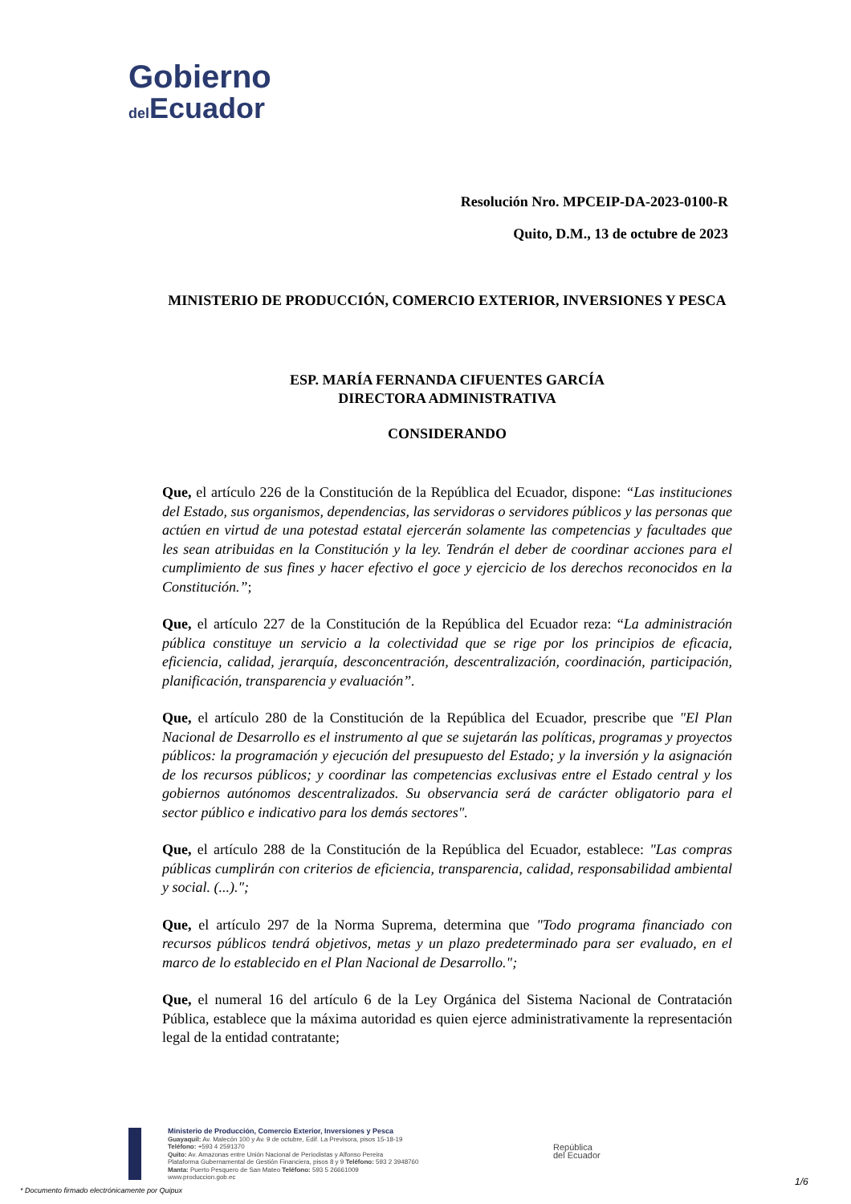Gobierno
del Ecuador
Resolución Nro. MPCEIP-DA-2023-0100-R
Quito, D.M., 13 de octubre de 2023
MINISTERIO DE PRODUCCIÓN, COMERCIO EXTERIOR, INVERSIONES Y PESCA
ESP. MARÍA FERNANDA CIFUENTES GARCÍA
DIRECTORA ADMINISTRATIVA
CONSIDERANDO
Que, el artículo 226 de la Constitución de la República del Ecuador, dispone: “Las instituciones del Estado, sus organismos, dependencias, las servidoras o servidores públicos y las personas que actúen en virtud de una potestad estatal ejercerán solamente las competencias y facultades que les sean atribuidas en la Constitución y la ley. Tendrán el deber de coordinar acciones para el cumplimiento de sus fines y hacer efectivo el goce y ejercicio de los derechos reconocidos en la Constitución.”;
Que, el artículo 227 de la Constitución de la República del Ecuador reza: “La administración pública constituye un servicio a la colectividad que se rige por los principios de eficacia, eficiencia, calidad, jerarquía, desconcentración, descentralización, coordinación, participación, planificación, transparencia y evaluación”.
Que, el artículo 280 de la Constitución de la República del Ecuador, prescribe que "El Plan Nacional de Desarrollo es el instrumento al que se sujetarán las políticas, programas y proyectos públicos: la programación y ejecución del presupuesto del Estado; y la inversión y la asignación de los recursos públicos; y coordinar las competencias exclusivas entre el Estado central y los gobiernos autónomos descentralizados. Su observancia será de carácter obligatorio para el sector público e indicativo para los demás sectores".
Que, el artículo 288 de la Constitución de la República del Ecuador, establece: "Las compras públicas cumplirán con criterios de eficiencia, transparencia, calidad, responsabilidad ambiental y social. (...).";
Que, el artículo 297 de la Norma Suprema, determina que "Todo programa financiado con recursos públicos tendrá objetivos, metas y un plazo predeterminado para ser evaluado, en el marco de lo establecido en el Plan Nacional de Desarrollo.";
Que, el numeral 16 del artículo 6 de la Ley Orgánica del Sistema Nacional de Contratación Pública, establece que la máxima autoridad es quien ejerce administrativamente la representación legal de la entidad contratante;
Ministerio de Producción, Comercio Exterior, Inversiones y Pesca
Guayaquil: Av. Malecón 100 y Av. 9 de octubre, Edif. La Previsora, pisos 15-18-19
Teléfono: +593 4 2591370
Quito: Av. Amazonas entre Unión Nacional de Periodistas y Alfonso Pereira
Plataforma Gubernamental de Gestión Financiera, pisos 8 y 9 Teléfono: 593 2 3948760
Manta: Puerto Pesquero de San Mateo Teléfono: 593 5 26661009
www.produccion.gob.ec
República
del Ecuador
* Documento firmado electrónicamente por Quipux
1/6